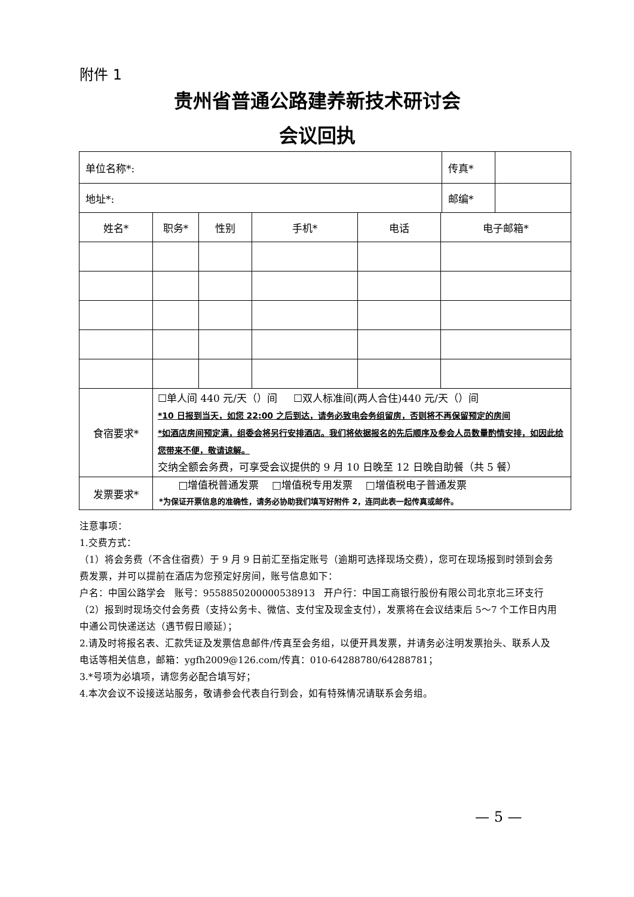附件 1
贵州省普通公路建养新技术研讨会
会议回执
| 单位名称*: | | | | | | 传真* | |
| 地址*: | | | | | | 邮编* | |
| 姓名* | 职务* | 性别 | 手机* | 电话 | 电子邮箱* | | |
| 食宿要求* | ☐单人间 440 元/天（）间 ☐双人标准间(两人合住)440 元/天（）间 *10 日报到当天，如您 22:00 之后到达，请务必致电会务组留房，否则将不再保留预定的房间 *如酒店房间预定满，组委会将另行安排酒店。我们将依据报名的先后顺序及参会人员数量酌情安排，如因此给您带来不便，敬请谅解。 交纳全额会务费，可享受会议提供的 9 月 10 日晚至 12 日晚自助餐（共 5 餐） | | | | | | |
| 发票要求* | □增值税普通发票 □增值税专用发票 □增值税电子普通发票 *为保证开票信息的准确性，请务必协助我们填写好附件 2，连同此表一起传真或邮件。 | | | | | | |
注意事项：
1.交费方式：
（1）将会务费（不含住宿费）于 9 月 9 日前汇至指定账号（逾期可选择现场交费），您可在现场报到时领到会务费发票，并可以提前在酒店为您预定好房间，账号信息如下：
户名：中国公路学会 账号：9558850200000538913 开户行：中国工商银行股份有限公司北京北三环支行
（2）报到时现场交付会务费（支持公务卡、微信、支付宝及现金支付），发票将在会议结束后 5～7 个工作日内用中通公司快递送达（遇节假日顺延）；
2.请及时将报名表、汇款凭证及发票信息邮件/传真至会务组，以便开具发票，并请务必注明发票抬头、联系人及电话等相关信息，邮箱：ygfh2009@126.com/传真：010-64288780/64288781；
3.*号项为必填项，请您务必配合填写好；
4.本次会议不设接送站服务，敬请参会代表自行到会，如有特殊情况请联系会务组。
— 5 —